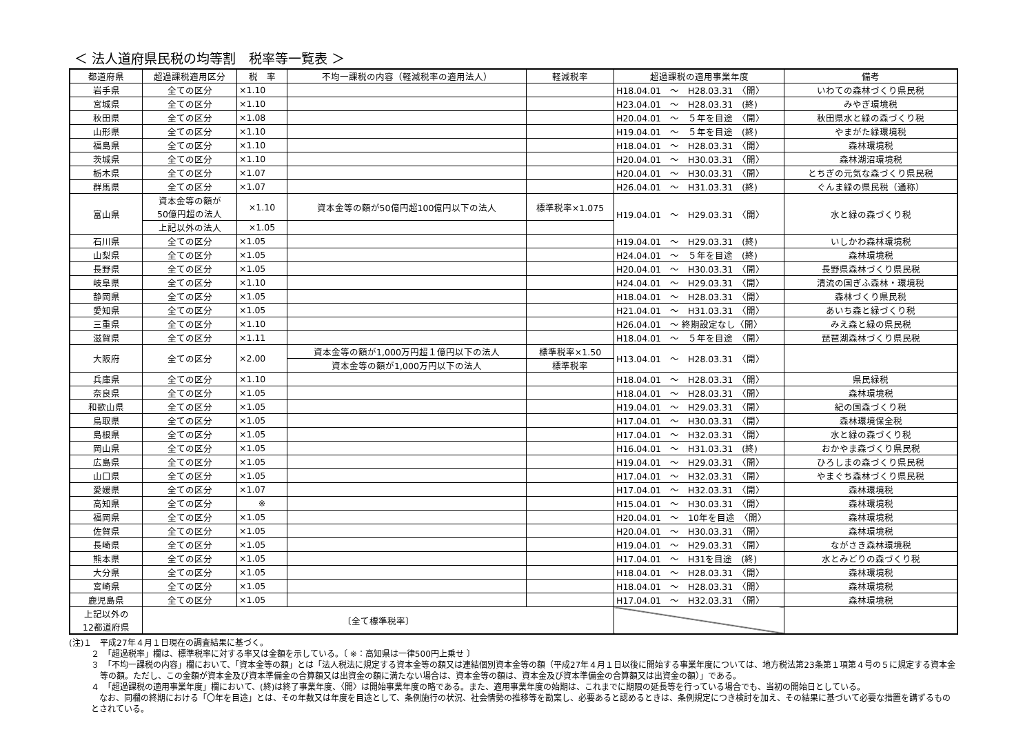＜ 法人道府県民税の均等割　税率等一覧表 ＞
| 都道府県 | 超過課税適用区分 | 税 率 | 不均一課税の内容（軽減税率の適用法人） | 軽減税率 | 超過課税の適用事業年度 | 備考 |
| --- | --- | --- | --- | --- | --- | --- |
| 岩手県 | 全ての区分 | ×1.10 | | | H18.04.01 ～ H28.03.31 〈開〉 | いわての森林づくり県民税 |
| 宮城県 | 全ての区分 | ×1.10 | | | H23.04.01 ～ H28.03.31 (終) | みやぎ環境税 |
| 秋田県 | 全ての区分 | ×1.08 | | | H20.04.01 ～ ５年を目途 〈開〉 | 秋田県水と緑の森づくり税 |
| 山形県 | 全ての区分 | ×1.10 | | | H19.04.01 ～ ５年を目途 (終) | やまがた緑環境税 |
| 福島県 | 全ての区分 | ×1.10 | | | H18.04.01 ～ H28.03.31 〈開〉 | 森林環境税 |
| 茨城県 | 全ての区分 | ×1.10 | | | H20.04.01 ～ H30.03.31 〈開〉 | 森林湖沼環境税 |
| 栃木県 | 全ての区分 | ×1.07 | | | H20.04.01 ～ H30.03.31 〈開〉 | とちぎの元気な森づくり県民税 |
| 群馬県 | 全ての区分 | ×1.07 | | | H26.04.01 ～ H31.03.31 (終) | ぐんま緑の県民税（通称） |
| 富山県 | 資本金等の額が 50億円超の法人 | ×1.10 | 資本金等の額が50億円超100億円以下の法人 | 標準税率×1.075 | H19.04.01 ～ H29.03.31 〈開〉 | 水と緑の森づくり税 |
| | 上記以外の法人 | ×1.05 | | | | |
| 石川県 | 全ての区分 | ×1.05 | | | H19.04.01 ～ H29.03.31 (終) | いしかわ森林環境税 |
| 山梨県 | 全ての区分 | ×1.05 | | | H24.04.01 ～ ５年を目途 (終) | 森林環境税 |
| 長野県 | 全ての区分 | ×1.05 | | | H20.04.01 ～ H30.03.31 〈開〉 | 長野県森林づくり県民税 |
| 岐阜県 | 全ての区分 | ×1.10 | | | H24.04.01 ～ H29.03.31 〈開〉 | 清流の国ぎふ森林・環境税 |
| 静岡県 | 全ての区分 | ×1.05 | | | H18.04.01 ～ H28.03.31 〈開〉 | 森林づくり県民税 |
| 愛知県 | 全ての区分 | ×1.05 | | | H21.04.01 ～ H31.03.31 〈開〉 | あいち森と緑づくり税 |
| 三重県 | 全ての区分 | ×1.10 | | | H26.04.01 ～ 終期設定なし〈開〉 | みえ森と緑の県民税 |
| 滋賀県 | 全ての区分 | ×1.11 | | | H18.04.01 ～ ５年を目途 〈開〉 | 琵琶湖森林づくり県民税 |
| 大阪府 | 全ての区分 | ×2.00 | 資本金等の額が1,000万円超１億円以下の法人 | 標準税率×1.50 | H13.04.01 ～ H28.03.31 〈開〉 | |
| | | | 資本金等の額が1,000万円以下の法人 | 標準税率 | | |
| 兵庫県 | 全ての区分 | ×1.10 | | | H18.04.01 ～ H28.03.31 〈開〉 | 県民緑税 |
| 奈良県 | 全ての区分 | ×1.05 | | | H18.04.01 ～ H28.03.31 〈開〉 | 森林環境税 |
| 和歌山県 | 全ての区分 | ×1.05 | | | H19.04.01 ～ H29.03.31 〈開〉 | 紀の国森づくり税 |
| 鳥取県 | 全ての区分 | ×1.05 | | | H17.04.01 ～ H30.03.31 〈開〉 | 森林環境保全税 |
| 島根県 | 全ての区分 | ×1.05 | | | H17.04.01 ～ H32.03.31 〈開〉 | 水と緑の森づくり税 |
| 岡山県 | 全ての区分 | ×1.05 | | | H16.04.01 ～ H31.03.31 (終) | おかやま森づくり県民税 |
| 広島県 | 全ての区分 | ×1.05 | | | H19.04.01 ～ H29.03.31 〈開〉 | ひろしまの森づくり県民税 |
| 山口県 | 全ての区分 | ×1.05 | | | H17.04.01 ～ H32.03.31 〈開〉 | やまぐち森林づくり県民税 |
| 愛媛県 | 全ての区分 | ×1.07 | | | H17.04.01 ～ H32.03.31 〈開〉 | 森林環境税 |
| 高知県 | 全ての区分 | ※ | | | H15.04.01 ～ H30.03.31 〈開〉 | 森林環境税 |
| 福岡県 | 全ての区分 | ×1.05 | | | H20.04.01 ～ 10年を目途 〈開〉 | 森林環境税 |
| 佐賀県 | 全ての区分 | ×1.05 | | | H20.04.01 ～ H30.03.31 〈開〉 | 森林環境税 |
| 長崎県 | 全ての区分 | ×1.05 | | | H19.04.01 ～ H29.03.31 〈開〉 | ながさき森林環境税 |
| 熊本県 | 全ての区分 | ×1.05 | | | H17.04.01 ～ H31を目途 (終) | 水とみどりの森づくり税 |
| 大分県 | 全ての区分 | ×1.05 | | | H18.04.01 ～ H28.03.31 〈開〉 | 森林環境税 |
| 宮崎県 | 全ての区分 | ×1.05 | | | H18.04.01 ～ H28.03.31 〈開〉 | 森林環境税 |
| 鹿児島県 | 全ての区分 | ×1.05 | | | H17.04.01 ～ H32.03.31 〈開〉 | 森林環境税 |
| 上記以外の 12都道府県 | 〔全て標準税率〕 | | | | | |
(注)１　平成27年４月１日現在の調査結果に基づく。
２　「超過税率」欄は、標準税率に対する率又は金額を示している。〔 ※：高知県は一律500円上乗せ 〕
３　「不均一課税の内容」欄において、「資本金等の額」とは「法人税法に規定する資本金等の額又は連結個別資本金等の額（平成27年４月１日以後に開始する事業年度については、地方税法第23条第１項第４号の５に規定する資本金等の額。ただし、この金額が資本金及び資本準備金の合算額又は出資金の額に満たない場合は、資本金等の額は、資本金及び資本準備金の合算額又は出資金の額）」である。
４　「超過課税の適用事業年度」欄において、(終)は終了事業年度、〈開〉は開始事業年度の略である。また、適用事業年度の始期は、これまでに期限の延長等を行っている場合でも、当初の開始日としている。
　なお、同欄の終期における「〇年を目途」とは、その年数又は年度を目途として、条例施行の状況、社会情勢の推移等を勘案し、必要あると認めるときは、条例規定につき検討を加え、その結果に基づいて必要な措置を講ずるものとされている。